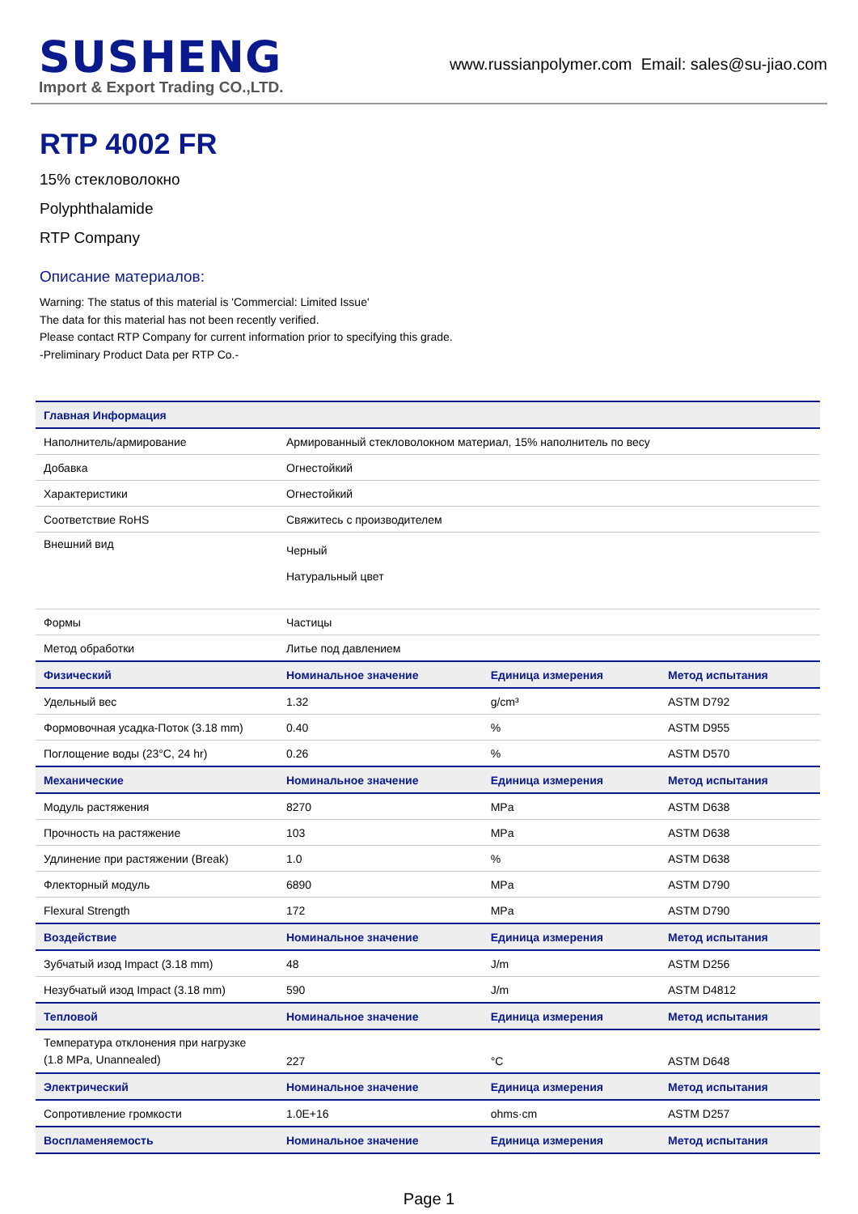SUSHENG
Import & Export Trading CO.,LTD.
www.russianpolymer.com Email: sales@su-jiao.com
RTP 4002 FR
15% стекловолокно
Polyphthalamide
RTP Company
Описание материалов:
Warning: The status of this material is 'Commercial: Limited Issue'
The data for this material has not been recently verified.
Please contact RTP Company for current information prior to specifying this grade.
-Preliminary Product Data per RTP Co.-
| Главная Информация | | | |
| --- | --- | --- | --- |
| Наполнитель/армирование | Армированный стекловолокном материал, 15% наполнитель по весу | | |
| Добавка | Огнестойкий | | |
| Характеристики | Огнестойкий | | |
| Соответствие RoHS | Свяжитесь с производителем | | |
| Внешний вид | Черный Натуральный цвет | | |
| Формы | Частицы | | |
| Метод обработки | Литье под давлением | | |
| Физический | Номинальное значение | Единица измерения | Метод испытания |
| Удельный вес | 1.32 | g/cm³ | ASTM D792 |
| Формовочная усадка-Поток (3.18 mm) | 0.40 | % | ASTM D955 |
| Поглощение воды (23°C, 24 hr) | 0.26 | % | ASTM D570 |
| Механические | Номинальное значение | Единица измерения | Метод испытания |
| Модуль растяжения | 8270 | MPa | ASTM D638 |
| Прочность на растяжение | 103 | MPa | ASTM D638 |
| Удлинение при растяжении (Break) | 1.0 | % | ASTM D638 |
| Флекторный модуль | 6890 | MPa | ASTM D790 |
| Flexural Strength | 172 | MPa | ASTM D790 |
| Воздействие | Номинальное значение | Единица измерения | Метод испытания |
| Зубчатый изод Impact (3.18 mm) | 48 | J/m | ASTM D256 |
| Незубчатый изод Impact (3.18 mm) | 590 | J/m | ASTM D4812 |
| Тепловой | Номинальное значение | Единица измерения | Метод испытания |
| Температура отклонения при нагрузке (1.8 MPa, Unannealed) | 227 | °C | ASTM D648 |
| Электрический | Номинальное значение | Единица измерения | Метод испытания |
| Сопротивление громкости | 1.0E+16 | ohms·cm | ASTM D257 |
| Воспламеняемость | Номинальное значение | Единица измерения | Метод испытания |
Page 1